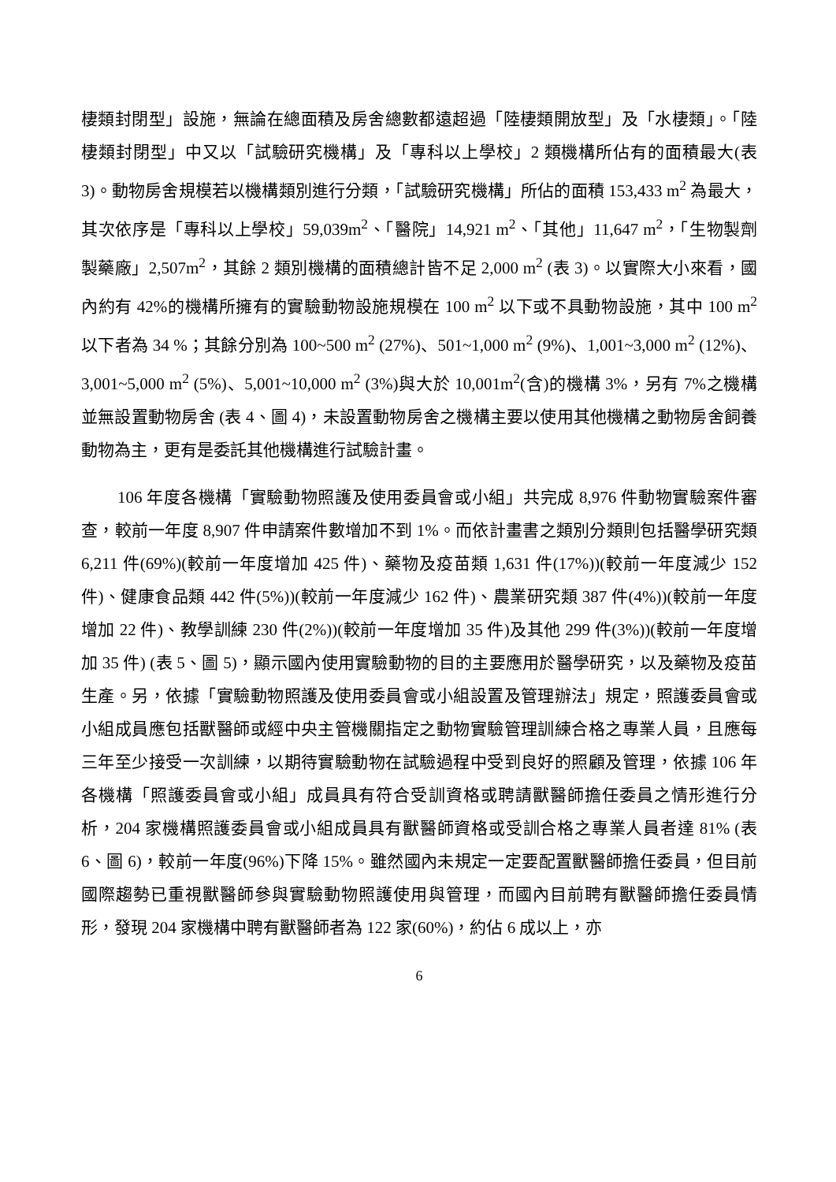棲類封閉型」設施，無論在總面積及房舍總數都遠超過「陸棲類開放型」及「水棲類」。「陸棲類封閉型」中又以「試驗研究機構」及「專科以上學校」2 類機構所佔有的面積最大(表 3)。動物房舍規模若以機構類別進行分類，「試驗研究機構」所佔的面積 153,433 m<sup>2</sup> 為最大，其次依序是「專科以上學校」59,039m<sup>2</sup>、「醫院」14,921 m<sup>2</sup>、「其他」11,647 m<sup>2</sup>，「生物製劑製藥廠」2,507m<sup>2</sup>，其餘 2 類別機構的面積總計皆不足 2,000 m<sup>2</sup> (表 3)。以實際大小來看，國內約有 42%的機構所擁有的實驗動物設施規模在 100 m<sup>2</sup> 以下或不具動物設施，其中 100 m<sup>2</sup> 以下者為 34 %；其餘分別為 100~500 m<sup>2</sup> (27%)、501~1,000 m<sup>2</sup> (9%)、1,001~3,000 m<sup>2</sup> (12%)、3,001~5,000 m<sup>2</sup> (5%)、5,001~10,000 m<sup>2</sup> (3%)與大於 10,001m<sup>2</sup>(含)的機構 3%，另有 7%之機構並無設置動物房舍 (表 4、圖 4)，未設置動物房舍之機構主要以使用其他機構之動物房舍飼養動物為主，更有是委託其他機構進行試驗計畫。
106 年度各機構「實驗動物照護及使用委員會或小組」共完成 8,976 件動物實驗案件審查，較前一年度 8,907 件申請案件數增加不到 1%。而依計畫書之類別分類則包括醫學研究類 6,211 件(69%)(較前一年度增加 425 件)、藥物及疫苗類 1,631 件(17%))(較前一年度減少 152 件)、健康食品類 442 件(5%))(較前一年度減少 162 件)、農業研究類 387 件(4%))(較前一年度增加 22 件)、教學訓練 230 件(2%))(較前一年度增加 35 件)及其他 299 件(3%))(較前一年度增加 35 件) (表 5、圖 5)，顯示國內使用實驗動物的目的主要應用於醫學研究，以及藥物及疫苗生產。另，依據「實驗動物照護及使用委員會或小組設置及管理辦法」規定，照護委員會或小組成員應包括獸醫師或經中央主管機關指定之動物實驗管理訓練合格之專業人員，且應每三年至少接受一次訓練，以期待實驗動物在試驗過程中受到良好的照顧及管理，依據 106 年各機構「照護委員會或小組」成員具有符合受訓資格或聘請獸醫師擔任委員之情形進行分析，204 家機構照護委員會或小組成員具有獸醫師資格或受訓合格之專業人員者達 81% (表 6、圖 6)，較前一年度(96%)下降 15%。雖然國內未規定一定要配置獸醫師擔任委員，但目前國際趨勢已重視獸醫師參與實驗動物照護使用與管理，而國內目前聘有獸醫師擔任委員情形，發現 204 家機構中聘有獸醫師者為 122 家(60%)，約佔 6 成以上，亦
6